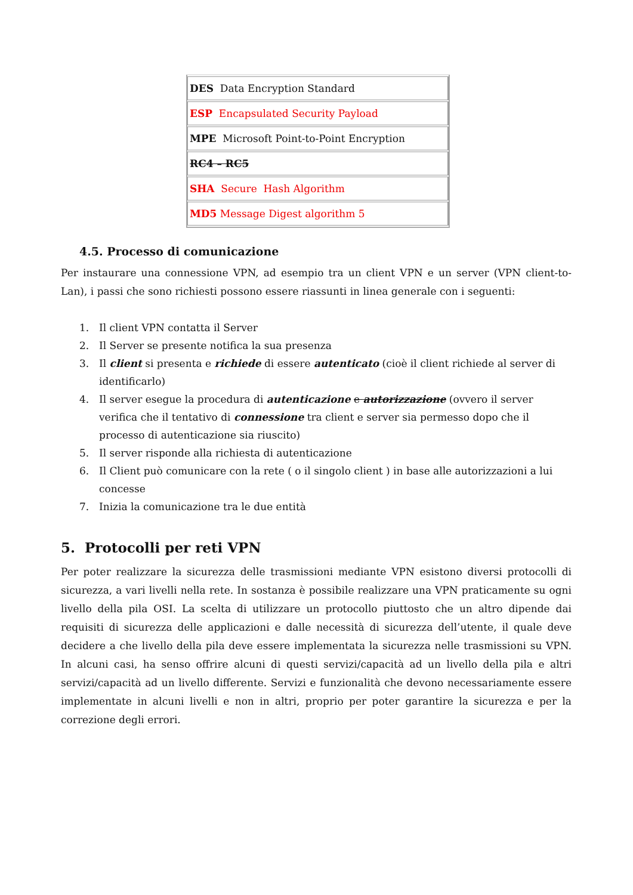| DES Data Encryption Standard |
| ESP Encapsulated Security Payload |
| MPE Microsoft Point-to-Point Encryption |
| RC4 – RC5 |
| SHA Secure Hash Algorithm |
| MD5 Message Digest algorithm 5 |
4.5. Processo di comunicazione
Per instaurare una connessione VPN, ad esempio tra un client VPN e un server (VPN client-to-Lan), i passi che sono richiesti possono essere riassunti in linea generale con i seguenti:
1. Il client VPN contatta il Server
2. Il Server se presente notifica la sua presenza
3. Il client si presenta e richiede di essere autenticato (cioè il client richiede al server di identificarlo)
4. Il server esegue la procedura di autenticazione e autorizzazione (ovvero il server verifica che il tentativo di connessione tra client e server sia permesso dopo che il processo di autenticazione sia riuscito)
5. Il server risponde alla richiesta di autenticazione
6. Il Client può comunicare con la rete ( o il singolo client ) in base alle autorizzazioni a lui concesse
7. Inizia la comunicazione tra le due entità
5. Protocolli per reti VPN
Per poter realizzare la sicurezza delle trasmissioni mediante VPN esistono diversi protocolli di sicurezza, a vari livelli nella rete. In sostanza è possibile realizzare una VPN praticamente su ogni livello della pila OSI. La scelta di utilizzare un protocollo piuttosto che un altro dipende dai requisiti di sicurezza delle applicazioni e dalle necessità di sicurezza dell’utente, il quale deve decidere a che livello della pila deve essere implementata la sicurezza nelle trasmissioni su VPN. In alcuni casi, ha senso offrire alcuni di questi servizi/capacità ad un livello della pila e altri servizi/capacità ad un livello differente. Servizi e funzionalità che devono necessariamente essere implementate in alcuni livelli e non in altri, proprio per poter garantire la sicurezza e per la correzione degli errori.